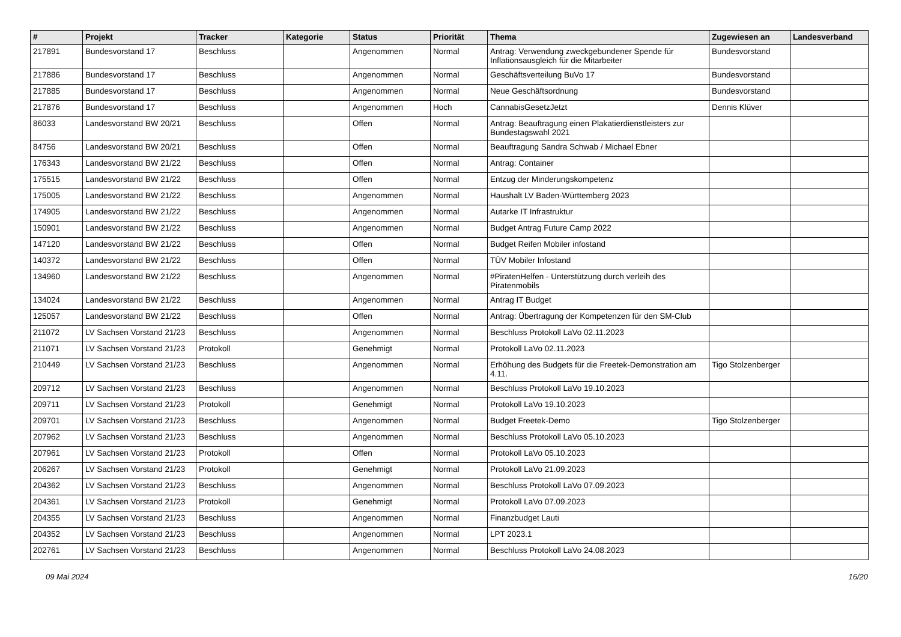| # | Projekt | Tracker | Kategorie | Status | Priorität | Thema | Zugewiesen an | Landesverband |
| --- | --- | --- | --- | --- | --- | --- | --- | --- |
| 217891 | Bundesvorstand 17 | Beschluss | | Angenommen | Normal | Antrag: Verwendung zweckgebundener Spende für Inflationsausgleich für die Mitarbeiter | Bundesvorstand | |
| 217886 | Bundesvorstand 17 | Beschluss | | Angenommen | Normal | Geschäftsverteilung BuVo 17 | Bundesvorstand | |
| 217885 | Bundesvorstand 17 | Beschluss | | Angenommen | Normal | Neue Geschäftsordnung | Bundesvorstand | |
| 217876 | Bundesvorstand 17 | Beschluss | | Angenommen | Hoch | CannabisGesetzJetzt | Dennis Klüver | |
| 86033 | Landesvorstand BW 20/21 | Beschluss | | Offen | Normal | Antrag: Beauftragung einen Plakatierdienstleisters zur Bundestagswahl 2021 | | |
| 84756 | Landesvorstand BW 20/21 | Beschluss | | Offen | Normal | Beauftragung Sandra Schwab / Michael Ebner | | |
| 176343 | Landesvorstand BW 21/22 | Beschluss | | Offen | Normal | Antrag: Container | | |
| 175515 | Landesvorstand BW 21/22 | Beschluss | | Offen | Normal | Entzug der Minderungskompetenz | | |
| 175005 | Landesvorstand BW 21/22 | Beschluss | | Angenommen | Normal | Haushalt LV Baden-Württemberg 2023 | | |
| 174905 | Landesvorstand BW 21/22 | Beschluss | | Angenommen | Normal | Autarke IT Infrastruktur | | |
| 150901 | Landesvorstand BW 21/22 | Beschluss | | Angenommen | Normal | Budget Antrag Future Camp 2022 | | |
| 147120 | Landesvorstand BW 21/22 | Beschluss | | Offen | Normal | Budget Reifen Mobiler infostand | | |
| 140372 | Landesvorstand BW 21/22 | Beschluss | | Offen | Normal | TÜV Mobiler Infostand | | |
| 134960 | Landesvorstand BW 21/22 | Beschluss | | Angenommen | Normal | #PiratenHelfen - Unterstützung durch verleih des Piratenmobils | | |
| 134024 | Landesvorstand BW 21/22 | Beschluss | | Angenommen | Normal | Antrag IT Budget | | |
| 125057 | Landesvorstand BW 21/22 | Beschluss | | Offen | Normal | Antrag: Übertragung der Kompetenzen für den SM-Club | | |
| 211072 | LV Sachsen Vorstand 21/23 | Beschluss | | Angenommen | Normal | Beschluss Protokoll LaVo 02.11.2023 | | |
| 211071 | LV Sachsen Vorstand 21/23 | Protokoll | | Genehmigt | Normal | Protokoll LaVo 02.11.2023 | | |
| 210449 | LV Sachsen Vorstand 21/23 | Beschluss | | Angenommen | Normal | Erhöhung des Budgets für die Freetek-Demonstration am 4.11. | Tigo Stolzenberger | |
| 209712 | LV Sachsen Vorstand 21/23 | Beschluss | | Angenommen | Normal | Beschluss Protokoll LaVo 19.10.2023 | | |
| 209711 | LV Sachsen Vorstand 21/23 | Protokoll | | Genehmigt | Normal | Protokoll LaVo 19.10.2023 | | |
| 209701 | LV Sachsen Vorstand 21/23 | Beschluss | | Angenommen | Normal | Budget Freetek-Demo | Tigo Stolzenberger | |
| 207962 | LV Sachsen Vorstand 21/23 | Beschluss | | Angenommen | Normal | Beschluss Protokoll LaVo 05.10.2023 | | |
| 207961 | LV Sachsen Vorstand 21/23 | Protokoll | | Offen | Normal | Protokoll LaVo 05.10.2023 | | |
| 206267 | LV Sachsen Vorstand 21/23 | Protokoll | | Genehmigt | Normal | Protokoll LaVo 21.09.2023 | | |
| 204362 | LV Sachsen Vorstand 21/23 | Beschluss | | Angenommen | Normal | Beschluss Protokoll LaVo 07.09.2023 | | |
| 204361 | LV Sachsen Vorstand 21/23 | Protokoll | | Genehmigt | Normal | Protokoll LaVo 07.09.2023 | | |
| 204355 | LV Sachsen Vorstand 21/23 | Beschluss | | Angenommen | Normal | Finanzbudget Lauti | | |
| 204352 | LV Sachsen Vorstand 21/23 | Beschluss | | Angenommen | Normal | LPT 2023.1 | | |
| 202761 | LV Sachsen Vorstand 21/23 | Beschluss | | Angenommen | Normal | Beschluss Protokoll LaVo 24.08.2023 | | |
09 Mai 2024 16/20